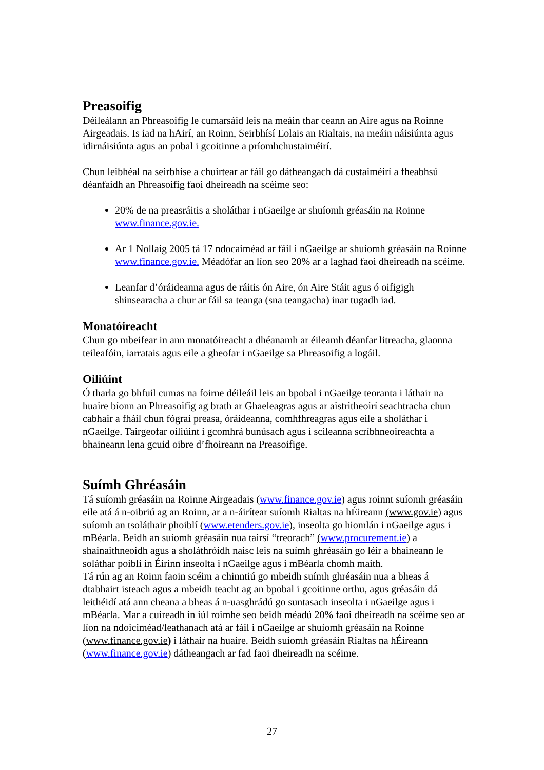Preasoifig
Déileálann an Phreasoifig le cumarsáid leis na meáin thar ceann an Aire agus na Roinne Airgeadais. Is iad na hAirí, an Roinn, Seirbhísí Eolais an Rialtais, na meáin náisiúnta agus idirnáisiúnta agus an pobal i gcoitinne a príomhchustaiméirí.
Chun leibhéal na seirbhíse a chuirtear ar fáil go dátheangach dá custaiméirí a fheabhsú déanfaidh an Phreasoifig faoi dheireadh na scéime seo:
20% de na preasráitis a sholáthar i nGaeilge ar shuíomh gréasáin na Roinne www.finance.gov.ie.
Ar 1 Nollaig 2005 tá 17 ndocaiméad ar fáil i nGaeilge ar shuíomh gréasáin na Roinne www.finance.gov.ie. Méadófar an líon seo 20% ar a laghad faoi dheireadh na scéime.
Leanfar d’óráideanna agus de ráitis ón Aire, ón Aire Stáit agus ó oifigigh shinsearacha a chur ar fáil sa teanga (sna teangacha) inar tugadh iad.
Monatóireacht
Chun go mbeifear in ann monatóireacht a dhéanamh ar éileamh déanfar litreacha, glaonna teileafóin, iarratais agus eile a gheofar i nGaeilge sa Phreasoifig a logáil.
Oiliúint
Ó tharla go bhfuil cumas na foirne déileáil leis an bpobal i nGaeilge teoranta i láthair na huaire bíonn an Phreasoifig ag brath ar Ghaeleagras agus ar aistritheoirí seachtracha chun cabhair a fháil chun fógraí preasa, óráideanna, comhfhreagras agus eile a sholáthar i nGaeilge. Tairgeofar oiliúint i gcomhrá bunúsach agus i scileanna scríbhneoireachta a bhaineann lena gcuid oibre d’fhoireann na Preasoifige.
Suímh Ghréasáin
Tá suíomh gréasáin na Roinne Airgeadais (www.finance.gov.ie) agus roinnt suíomh gréasáin eile atá á n-oibriú ag an Roinn, ar a n-áirítear suíomh Rialtas na hÉireann (www.gov.ie) agus suíomh an tsoláthair phoiblí (www.etenders.gov.ie), inseolta go hiomlán i nGaeilge agus i mBéarla. Beidh an suíomh gréasáin nua tairsí “treorach” (www.procurement.ie) a shainaithneoidh agus a sholáthróidh naisc leis na suímh ghréasáin go léir a bhaineann le soláthar poiblí in Éirinn inseolta i nGaeilge agus i mBéarla chomh maith.
Tá rún ag an Roinn faoin scéim a chinntiú go mbeidh suímh ghréasáin nua a bheas á dtabhairt isteach agus a mbeidh teacht ag an bpobal i gcoitinne orthu, agus gréasáin dá leithéidí atá ann cheana a bheas á n-uasghrádú go suntasach inseolta i nGaeilge agus i mBéarla. Mar a cuireadh in iúl roimhe seo beidh méadú 20% faoi dheireadh na scéime seo ar líon na ndoiciméad/leathanach atá ar fáil i nGaeilge ar shuíomh gréasáin na Roinne (www.finance.gov.ie) i láthair na huaire. Beidh suíomh gréasáin Rialtas na hÉireann (www.finance.gov.ie) dátheangach ar fad faoi dheireadh na scéime.
27